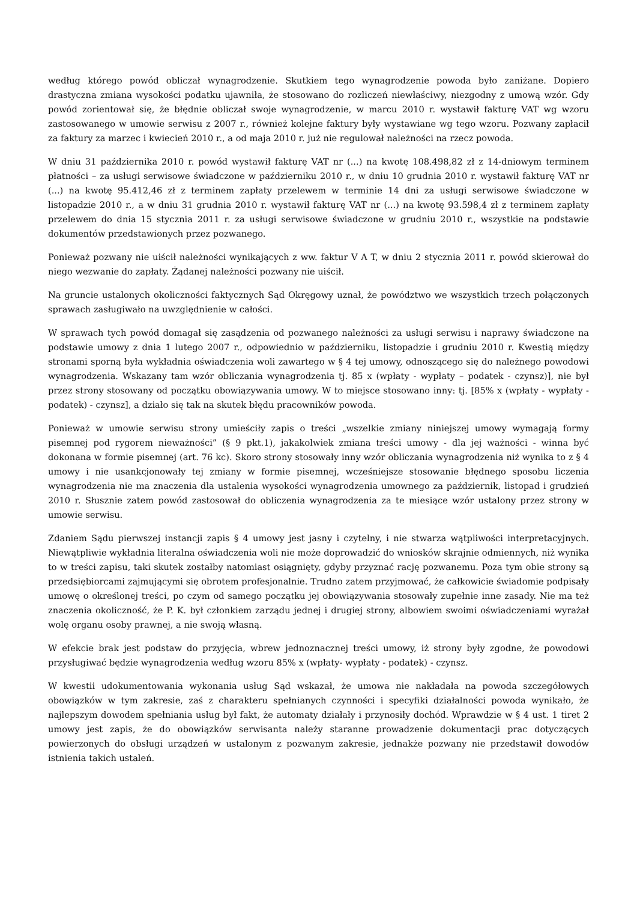według którego powód obliczał wynagrodzenie. Skutkiem tego wynagrodzenie powoda było zaniżane. Dopiero drastyczna zmiana wysokości podatku ujawniła, że stosowano do rozliczeń niewłaściwy, niezgodny z umową wzór. Gdy powód zorientował się, że błędnie obliczał swoje wynagrodzenie, w marcu 2010 r. wystawił fakturę VAT wg wzoru zastosowanego w umowie serwisu z 2007 r., również kolejne faktury były wystawiane wg tego wzoru. Pozwany zapłacił za faktury za marzec i kwiecień 2010 r., a od maja 2010 r. już nie regulował należności na rzecz powoda.
W dniu 31 października 2010 r. powód wystawił fakturę VAT nr (...) na kwotę 108.498,82 zł z 14-dniowym terminem płatności – za usługi serwisowe świadczone w październiku 2010 r., w dniu 10 grudnia 2010 r. wystawił fakturę VAT nr (...) na kwotę 95.412,46 zł z terminem zapłaty przelewem w terminie 14 dni za usługi serwisowe świadczone w listopadzie 2010 r., a w dniu 31 grudnia 2010 r. wystawił fakturę VAT nr (...) na kwotę 93.598,4 zł z terminem zapłaty przelewem do dnia 15 stycznia 2011 r. za usługi serwisowe świadczone w grudniu 2010 r., wszystkie na podstawie dokumentów przedstawionych przez pozwanego.
Ponieważ pozwany nie uiścił należności wynikających z ww. faktur V A T, w dniu 2 stycznia 2011 r. powód skierował do niego wezwanie do zapłaty. Żądanej należności pozwany nie uiścił.
Na gruncie ustalonych okoliczności faktycznych Sąd Okręgowy uznał, że powództwo we wszystkich trzech połączonych sprawach zasługiwało na uwzględnienie w całości.
W sprawach tych powód domagał się zasądzenia od pozwanego należności za usługi serwisu i naprawy świadczone na podstawie umowy z dnia 1 lutego 2007 r., odpowiednio w październiku, listopadzie i grudniu 2010 r. Kwestią między stronami sporną była wykładnia oświadczenia woli zawartego w § 4 tej umowy, odnoszącego się do należnego powodowi wynagrodzenia. Wskazany tam wzór obliczania wynagrodzenia tj. 85 x (wpłaty - wypłaty – podatek - czynsz)], nie był przez strony stosowany od początku obowiązywania umowy. W to miejsce stosowano inny: tj. [85% x (wpłaty - wypłaty - podatek) - czynsz], a działo się tak na skutek błędu pracowników powoda.
Ponieważ w umowie serwisu strony umieściły zapis o treści „wszelkie zmiany niniejszej umowy wymagają formy pisemnej pod rygorem nieważności” (§ 9 pkt.1), jakakolwiek zmiana treści umowy - dla jej ważności - winna być dokonana w formie pisemnej (art. 76 kc). Skoro strony stosowały inny wzór obliczania wynagrodzenia niż wynika to z § 4 umowy i nie usankcjonowały tej zmiany w formie pisemnej, wcześniejsze stosowanie błędnego sposobu liczenia wynagrodzenia nie ma znaczenia dla ustalenia wysokości wynagrodzenia umownego za październik, listopad i grudzień 2010 r. Słusznie zatem powód zastosował do obliczenia wynagrodzenia za te miesiące wzór ustalony przez strony w umowie serwisu.
Zdaniem Sądu pierwszej instancji zapis § 4 umowy jest jasny i czytelny, i nie stwarza wątpliwości interpretacyjnych. Niewątpliwie wykładnia literalna oświadczenia woli nie może doprowadzić do wniosków skrajnie odmiennych, niż wynika to w treści zapisu, taki skutek zostałby natomiast osiągnięty, gdyby przyznać rację pozwanemu. Poza tym obie strony są przedsiębiorcami zajmującymi się obrotem profesjonalnie. Trudno zatem przyjmować, że całkowicie świadomie podpisały umowę o określonej treści, po czym od samego początku jej obowiązywania stosowały zupełnie inne zasady. Nie ma też znaczenia okoliczność, że P. K. był członkiem zarządu jednej i drugiej strony, albowiem swoimi oświadczeniami wyrażał wolę organu osoby prawnej, a nie swoją własną.
W efekcie brak jest podstaw do przyjęcia, wbrew jednoznacznej treści umowy, iż strony były zgodne, że powodowi przysługiwać będzie wynagrodzenia według wzoru 85% x (wpłaty- wypłaty - podatek) - czynsz.
W kwestii udokumentowania wykonania usług Sąd wskazał, że umowa nie nakładała na powoda szczegółowych obowiązków w tym zakresie, zaś z charakteru spełnianych czynności i specyfiki działalności powoda wynikało, że najlepszym dowodem spełniania usług był fakt, że automaty działały i przynosiły dochód. Wprawdzie w § 4 ust. 1 tiret 2 umowy jest zapis, że do obowiązków serwisanta należy staranne prowadzenie dokumentacji prac dotyczących powierzonych do obsługi urządzeń w ustalonym z pozwanym zakresie, jednakże pozwany nie przedstawił dowodów istnienia takich ustaleń.